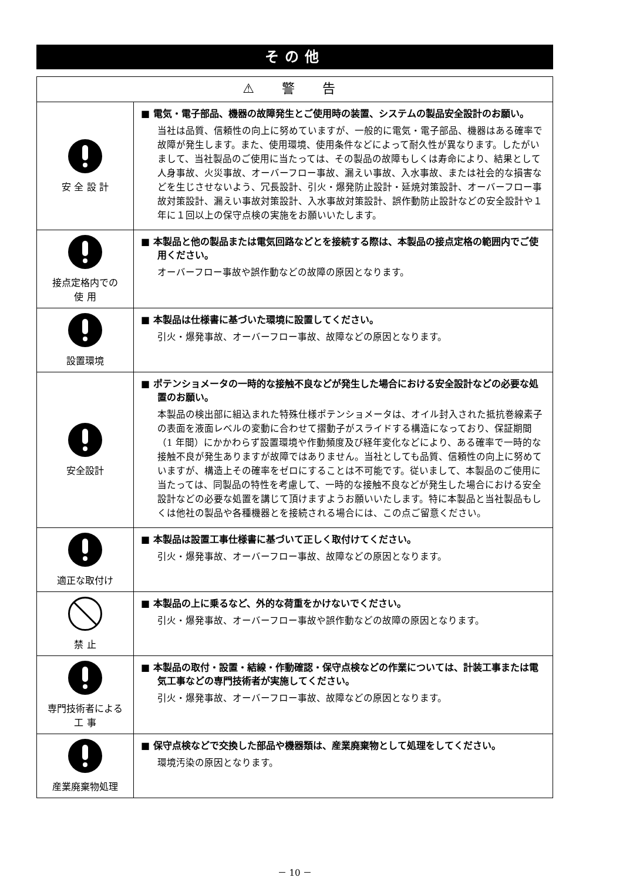その他
| ⚠ 警 告 | |
| --- | --- |
| 安 全 設 計 | ■ 電気・電子部品、機器の故障発生とご使用時の装置、システムの製品安全設計のお願い。 当社は品質、信頼性の向上に努めていますが、一般的に電気・電子部品、機器はある確率で故障が発生します。また、使用環境、使用条件などによって耐久性が異なります。したがいまして、当社製品のご使用に当たっては、その製品の故障もしくは寿命により、結果として人身事故、火災事故、オーバーフロー事故、漏えい事故、入水事故、または社会的な損害などを生じさせないよう、冗長設計、引火・爆発防止設計・延焼対策設計、オーバーフロー事故対策設計、漏えい事故対策設計、入水事故対策設計、誤作動防止設計などの安全設計や１年に１回以上の保守点検の実施をお願いいたします。 |
| 接点定格内での 使 用 | ■ 本製品と他の製品または電気回路などとを接続する際は、本製品の接点定格の範囲内でご使用ください。 オーバーフロー事故や誤作動などの故障の原因となります。 |
| 設置環境 | ■ 本製品は仕様書に基づいた環境に設置してください。 引火・爆発事故、オーバーフロー事故、故障などの原因となります。 |
| 安全設計 | ■ ポテンショメータの一時的な接触不良などが発生した場合における安全設計などの必要な処置のお願い。 本製品の検出部に組込まれた特殊仕様ポテンショメータは、オイル封入された抵抗巻線素子の表面を液面レベルの変動に合わせて摺動子がスライドする構造になっており、保証期間（1 年間）にかかわらず設置環境や作動頻度及び経年変化などにより、ある確率で一時的な接触不良が発生ありますが故障ではありません。当社としても品質、信頼性の向上に努めていますが、構造上その確率をゼロにすることは不可能です。従いまして、本製品のご使用に当たっては、同製品の特性を考慮して、一時的な接触不良などが発生した場合における安全設計などの必要な処置を講じて頂けますようお願いいたします。特に本製品と当社製品もしくは他社の製品や各種機器とを接続される場合には、この点ご留意ください。 |
| 適正な取付け | ■ 本製品は設置工事仕様書に基づいて正しく取付けてください。 引火・爆発事故、オーバーフロー事故、故障などの原因となります。 |
| 禁 止 | ■ 本製品の上に乗るなど、外的な荷重をかけないでください。 引火・爆発事故、オーバーフロー事故や誤作動などの故障の原因となります。 |
| 専門技術者による 工 事 | ■ 本製品の取付・設置・結線・作動確認・保守点検などの作業については、計装工事または電気工事などの専門技術者が実施してください。 引火・爆発事故、オーバーフロー事故、故障などの原因となります。 |
| 産業廃棄物処理 | ■ 保守点検などで交換した部品や機器類は、産業廃棄物として処理をしてください。 環境汚染の原因となります。 |
－ 10 －